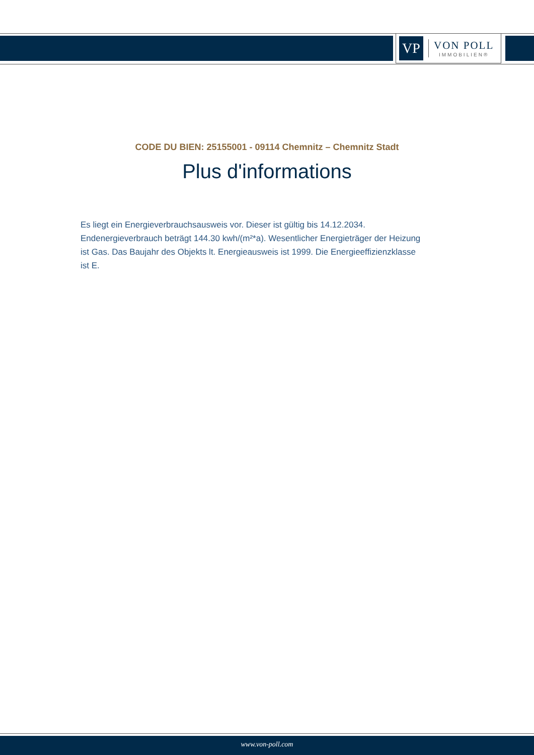VP
VON POLL
IMMOBILIEN®
CODE DU BIEN: 25155001 - 09114 Chemnitz – Chemnitz Stadt
Plus d'informations
Es liegt ein Energieverbrauchsausweis vor. Dieser ist gültig bis 14.12.2034. Endenergieverbrauch beträgt 144.30 kwh/(m²*a). Wesentlicher Energieträger der Heizung ist Gas. Das Baujahr des Objekts lt. Energieausweis ist 1999. Die Energieeffizienzklasse ist E.
www.von-poll.com